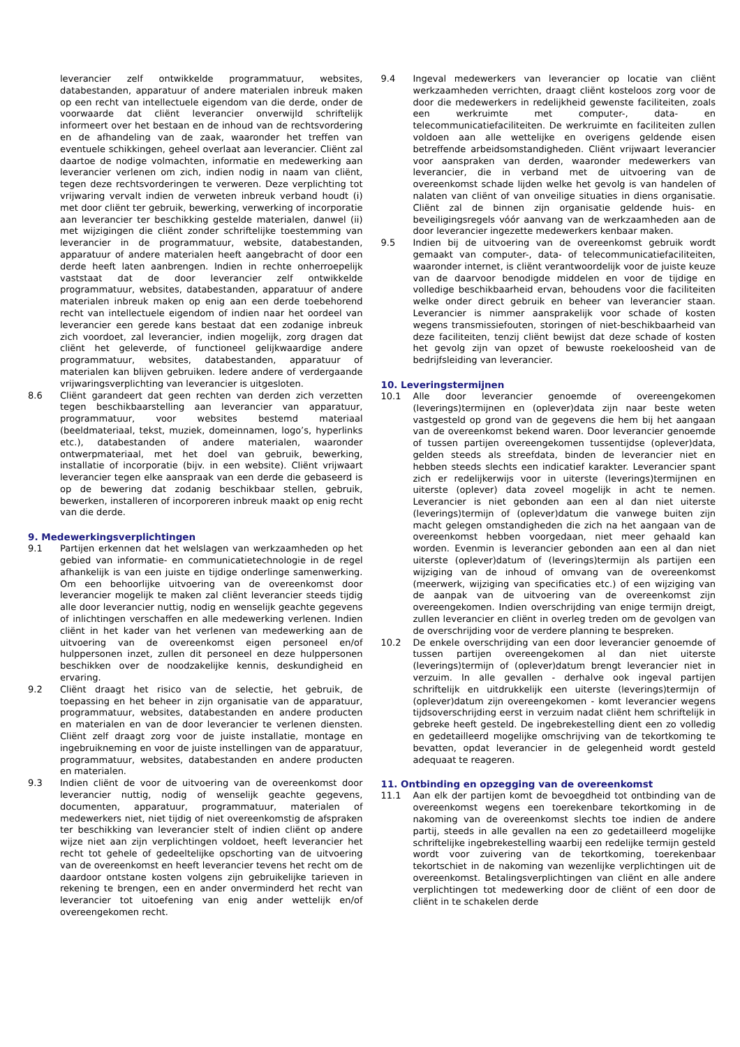leverancier zelf ontwikkelde programmatuur, websites, databestanden, apparatuur of andere materialen inbreuk maken op een recht van intellectuele eigendom van die derde, onder de voorwaarde dat cliënt leverancier onverwijld schriftelijk informeert over het bestaan en de inhoud van de rechtsvordering en de afhandeling van de zaak, waaronder het treffen van eventuele schikkingen, geheel overlaat aan leverancier. Cliënt zal daartoe de nodige volmachten, informatie en medewerking aan leverancier verlenen om zich, indien nodig in naam van cliënt, tegen deze rechtsvorderingen te verweren. Deze verplichting tot vrijwaring vervalt indien de verweten inbreuk verband houdt (i) met door cliënt ter gebruik, bewerking, verwerking of incorporatie aan leverancier ter beschikking gestelde materialen, danwel (ii) met wijzigingen die cliënt zonder schriftelijke toestemming van leverancier in de programmatuur, website, databestanden, apparatuur of andere materialen heeft aangebracht of door een derde heeft laten aanbrengen. Indien in rechte onherroepelijk vaststaat dat de door leverancier zelf ontwikkelde programmatuur, websites, databestanden, apparatuur of andere materialen inbreuk maken op enig aan een derde toebehorend recht van intellectuele eigendom of indien naar het oordeel van leverancier een gerede kans bestaat dat een zodanige inbreuk zich voordoet, zal leverancier, indien mogelijk, zorg dragen dat cliënt het geleverde, of functioneel gelijkwaardige andere programmatuur, websites, databestanden, apparatuur of materialen kan blijven gebruiken. Iedere andere of verdergaande vrijwaringsverplichting van leverancier is uitgesloten.
8.6 Cliënt garandeert dat geen rechten van derden zich verzetten tegen beschikbaarstelling aan leverancier van apparatuur, programmatuur, voor websites bestemd materiaal (beeldmateriaal, tekst, muziek, domeinnamen, logo’s, hyperlinks etc.), databestanden of andere materialen, waaronder ontwerpmateriaal, met het doel van gebruik, bewerking, installatie of incorporatie (bijv. in een website). Cliënt vrijwaart leverancier tegen elke aanspraak van een derde die gebaseerd is op de bewering dat zodanig beschikbaar stellen, gebruik, bewerken, installeren of incorporeren inbreuk maakt op enig recht van die derde.
9. Medewerkingsverplichtingen
9.1 Partijen erkennen dat het welslagen van werkzaamheden op het gebied van informatie- en communicatietechnologie in de regel afhankelijk is van een juiste en tijdige onderlinge samenwerking. Om een behoorlijke uitvoering van de overeenkomst door leverancier mogelijk te maken zal cliënt leverancier steeds tijdig alle door leverancier nuttig, nodig en wenselijk geachte gegevens of inlichtingen verschaffen en alle medewerking verlenen. Indien cliënt in het kader van het verlenen van medewerking aan de uitvoering van de overeenkomst eigen personeel en/of hulppersonen inzet, zullen dit personeel en deze hulppersonen beschikken over de noodzakelijke kennis, deskundigheid en ervaring.
9.2 Cliënt draagt het risico van de selectie, het gebruik, de toepassing en het beheer in zijn organisatie van de apparatuur, programmatuur, websites, databestanden en andere producten en materialen en van de door leverancier te verlenen diensten. Cliënt zelf draagt zorg voor de juiste installatie, montage en ingebruikneming en voor de juiste instellingen van de apparatuur, programmatuur, websites, databestanden en andere producten en materialen.
9.3 Indien cliënt de voor de uitvoering van de overeenkomst door leverancier nuttig, nodig of wenselijk geachte gegevens, documenten, apparatuur, programmatuur, materialen of medewerkers niet, niet tijdig of niet overeenkomstig de afspraken ter beschikking van leverancier stelt of indien cliënt op andere wijze niet aan zijn verplichtingen voldoet, heeft leverancier het recht tot gehele of gedeeltelijke opschorting van de uitvoering van de overeenkomst en heeft leverancier tevens het recht om de daardoor ontstane kosten volgens zijn gebruikelijke tarieven in rekening te brengen, een en ander onverminderd het recht van leverancier tot uitoefening van enig ander wettelijk en/of overeengekomen recht.
9.4 Ingeval medewerkers van leverancier op locatie van cliënt werkzaamheden verrichten, draagt cliënt kosteloos zorg voor de door die medewerkers in redelijkheid gewenste faciliteiten, zoals een werkruimte met computer-, data- en telecommunicatiefaciliteiten. De werkruimte en faciliteiten zullen voldoen aan alle wettelijke en overigens geldende eisen betreffende arbeidsomstandigheden. Cliënt vrijwaart leverancier voor aanspraken van derden, waaronder medewerkers van leverancier, die in verband met de uitvoering van de overeenkomst schade lijden welke het gevolg is van handelen of nalaten van cliënt of van onveilige situaties in diens organisatie. Cliënt zal de binnen zijn organisatie geldende huis- en beveiligingsregels vóór aanvang van de werkzaamheden aan de door leverancier ingezette medewerkers kenbaar maken.
9.5 Indien bij de uitvoering van de overeenkomst gebruik wordt gemaakt van computer-, data- of telecommunicatiefaciliteiten, waaronder internet, is cliënt verantwoordelijk voor de juiste keuze van de daarvoor benodigde middelen en voor de tijdige en volledige beschikbaarheid ervan, behoudens voor die faciliteiten welke onder direct gebruik en beheer van leverancier staan. Leverancier is nimmer aansprakelijk voor schade of kosten wegens transmissiefouten, storingen of niet-beschikbaarheid van deze faciliteiten, tenzij cliënt bewijst dat deze schade of kosten het gevolg zijn van opzet of bewuste roekeloosheid van de bedrijfsleiding van leverancier.
10. Leveringstermijnen
10.1 Alle door leverancier genoemde of overeengekomen (leverings)termijnen en (oplever)data zijn naar beste weten vastgesteld op grond van de gegevens die hem bij het aangaan van de overeenkomst bekend waren. Door leverancier genoemde of tussen partijen overeengekomen tussentijdse (oplever)data, gelden steeds als streefdata, binden de leverancier niet en hebben steeds slechts een indicatief karakter. Leverancier spant zich er redelijkerwijs voor in uiterste (leverings)termijnen en uiterste (oplever) data zoveel mogelijk in acht te nemen. Leverancier is niet gebonden aan een al dan niet uiterste (leverings)termijn of (oplever)datum die vanwege buiten zijn macht gelegen omstandigheden die zich na het aangaan van de overeenkomst hebben voorgedaan, niet meer gehaald kan worden. Evenmin is leverancier gebonden aan een al dan niet uiterste (oplever)datum of (leverings)termijn als partijen een wijziging van de inhoud of omvang van de overeenkomst (meerwerk, wijziging van specificaties etc.) of een wijziging van de aanpak van de uitvoering van de overeenkomst zijn overeengekomen. Indien overschrijding van enige termijn dreigt, zullen leverancier en cliënt in overleg treden om de gevolgen van de overschrijding voor de verdere planning te bespreken.
10.2 De enkele overschrijding van een door leverancier genoemde of tussen partijen overeengekomen al dan niet uiterste (leverings)termijn of (oplever)datum brengt leverancier niet in verzuim. In alle gevallen - derhalve ook ingeval partijen schriftelijk en uitdrukkelijk een uiterste (leverings)termijn of (oplever)datum zijn overeengekomen - komt leverancier wegens tijdsoverschrijding eerst in verzuim nadat cliënt hem schriftelijk in gebreke heeft gesteld. De ingebrekestelling dient een zo volledig en gedetailleerd mogelijke omschrijving van de tekortkoming te bevatten, opdat leverancier in de gelegenheid wordt gesteld adequaat te reageren.
11. Ontbinding en opzegging van de overeenkomst
11.1 Aan elk der partijen komt de bevoegdheid tot ontbinding van de overeenkomst wegens een toerekenbare tekortkoming in de nakoming van de overeenkomst slechts toe indien de andere partij, steeds in alle gevallen na een zo gedetailleerd mogelijke schriftelijke ingebrekestelling waarbij een redelijke termijn gesteld wordt voor zuivering van de tekortkoming, toerekenbaar tekortschiet in de nakoming van wezenlijke verplichtingen uit de overeenkomst. Betalingsverplichtingen van cliënt en alle andere verplichtingen tot medewerking door de cliënt of een door de cliënt in te schakelen derde